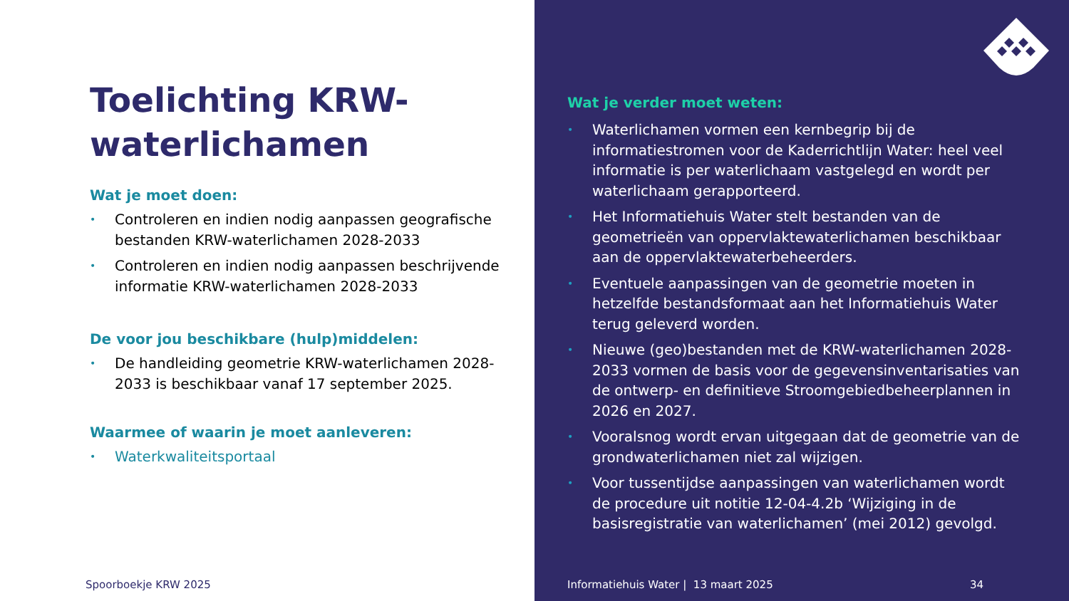Toelichting KRW-waterlichamen
Wat je moet doen:
• Controleren en indien nodig aanpassen geografische bestanden KRW-waterlichamen 2028-2033
• Controleren en indien nodig aanpassen beschrijvende informatie KRW-waterlichamen 2028-2033
De voor jou beschikbare (hulp)middelen:
• De handleiding geometrie KRW-waterlichamen 2028-2033 is beschikbaar vanaf 17 september 2025.
Waarmee of waarin je moet aanleveren:
• Waterkwaliteitsportaal
Spoorboekje KRW 2025
Wat je verder moet weten:
• Waterlichamen vormen een kernbegrip bij de informatiestromen voor de Kaderrichtlijn Water: heel veel informatie is per waterlichaam vastgelegd en wordt per waterlichaam gerapporteerd.
• Het Informatiehuis Water stelt bestanden van de geometrieën van oppervlaktewaterlichamen beschikbaar aan de oppervlaktewaterbeheerders.
• Eventuele aanpassingen van de geometrie moeten in hetzelfde bestandsformaat aan het Informatiehuis Water terug geleverd worden.
• Nieuwe (geo)bestanden met de KRW-waterlichamen 2028-2033 vormen de basis voor de gegevensinventarisaties van de ontwerp- en definitieve Stroomgebiedbeheerplannen in 2026 en 2027.
• Vooralsnog wordt ervan uitgegaan dat de geometrie van de grondwaterlichamen niet zal wijzigen.
• Voor tussentijdse aanpassingen van waterlichamen wordt de procedure uit notitie 12-04-4.2b ‘Wijziging in de basisregistratie van waterlichamen’ (mei 2012) gevolgd.
Informatiehuis Water | 13 maart 2025
34